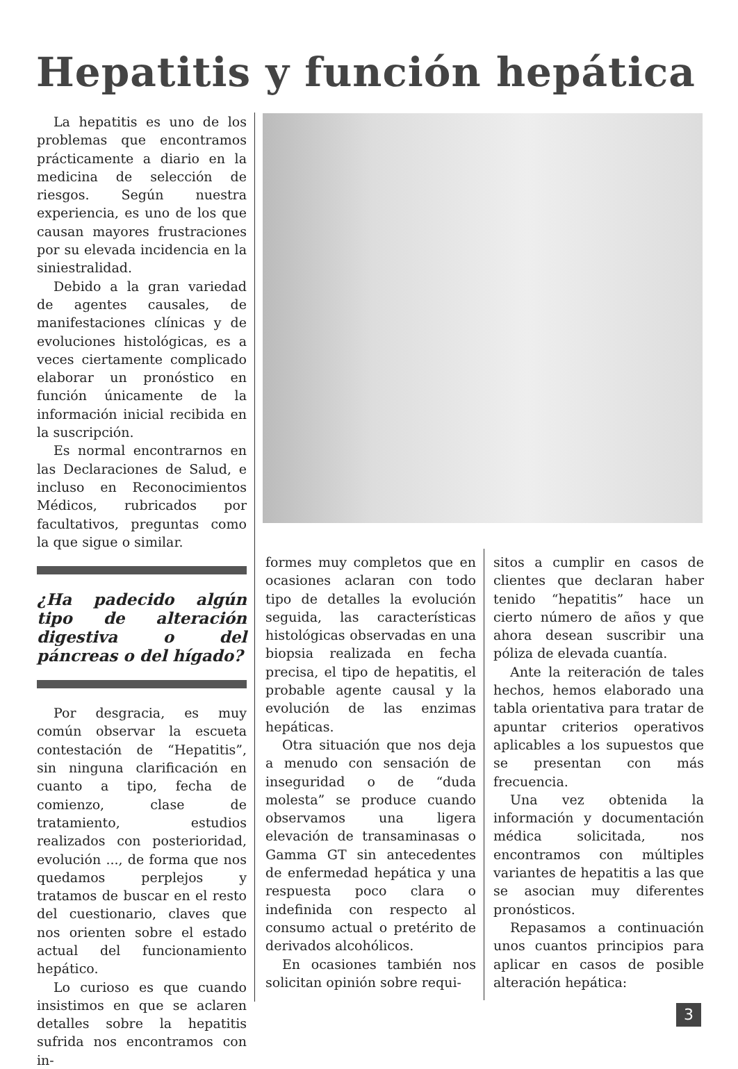Hepatitis y función hepática
La hepatitis es uno de los problemas que encontramos prácticamente a diario en la medicina de selección de riesgos. Según nuestra experiencia, es uno de los que causan mayores frustraciones por su elevada incidencia en la siniestralidad.
Debido a la gran variedad de agentes causales, de manifestaciones clínicas y de evoluciones histológicas, es a veces ciertamente complicado elaborar un pronóstico en función únicamente de la información inicial recibida en la suscripción.
Es normal encontrarnos en las Declaraciones de Salud, e incluso en Reconocimientos Médicos, rubricados por facultativos, preguntas como la que sigue o similar.
¿Ha padecido algún tipo de alteración digestiva o del páncreas o del hígado?
Por desgracia, es muy común observar la escueta contestación de “Hepatitis”, sin ninguna clarificación en cuanto a tipo, fecha de comienzo, clase de tratamiento, estudios realizados con posterioridad, evolución ..., de forma que nos quedamos perplejos y tratamos de buscar en el resto del cuestionario, claves que nos orienten sobre el estado actual del funcionamiento hepático.
Lo curioso es que cuando insistimos en que se aclaren detalles sobre la hepatitis sufrida nos encontramos con in-
formes muy completos que en ocasiones aclaran con todo tipo de detalles la evolución seguida, las características histológicas observadas en una biopsia realizada en fecha precisa, el tipo de hepatitis, el probable agente causal y la evolución de las enzimas hepáticas.
Otra situación que nos deja a menudo con sensación de inseguridad o de “duda molesta” se produce cuando observamos una ligera elevación de transaminasas o Gamma GT sin antecedentes de enfermedad hepática y una respuesta poco clara o indefinida con respecto al consumo actual o pretérito de derivados alcohólicos.
En ocasiones también nos solicitan opinión sobre requi-
sitos a cumplir en casos de clientes que declaran haber tenido “hepatitis” hace un cierto número de años y que ahora desean suscribir una póliza de elevada cuantía.
Ante la reiteración de tales hechos, hemos elaborado una tabla orientativa para tratar de apuntar criterios operativos aplicables a los supuestos que se presentan con más frecuencia.
Una vez obtenida la información y documentación médica solicitada, nos encontramos con múltiples variantes de hepatitis a las que se asocian muy diferentes pronósticos.
Repasamos a continuación unos cuantos principios para aplicar en casos de posible alteración hepática:
3